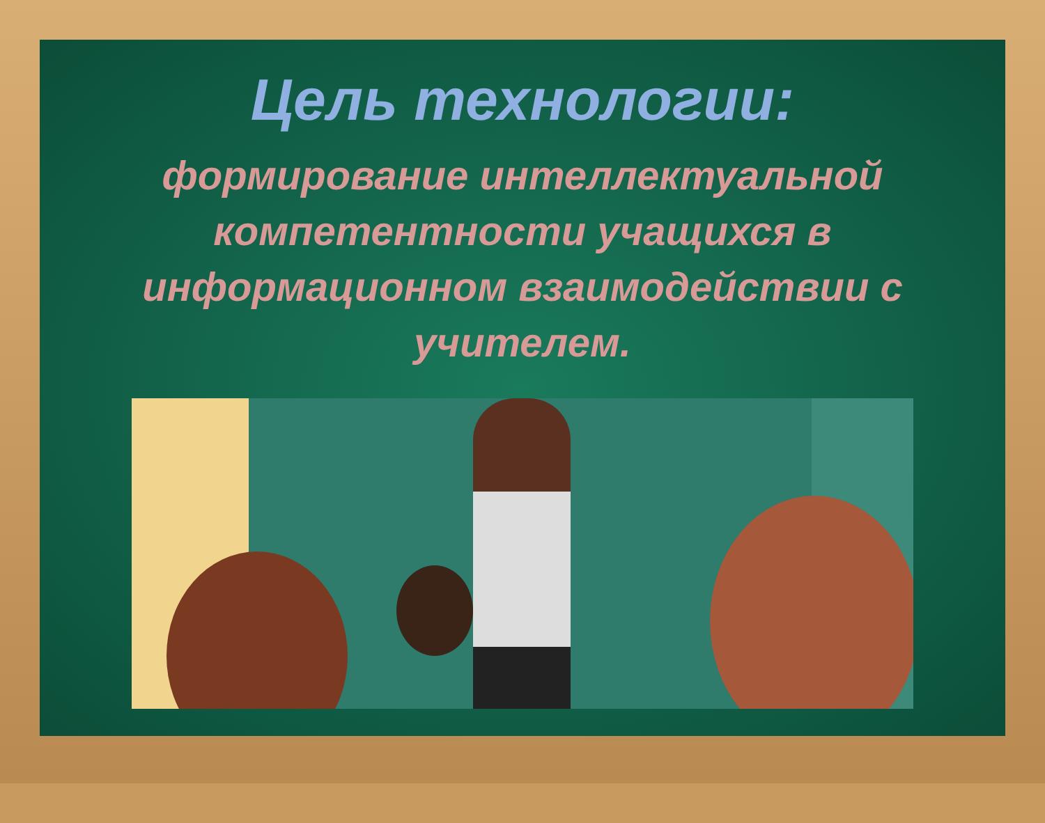Цель технологии:
формирование интеллектуальной компетентности учащихся в информационном взаимодействии с учителем.